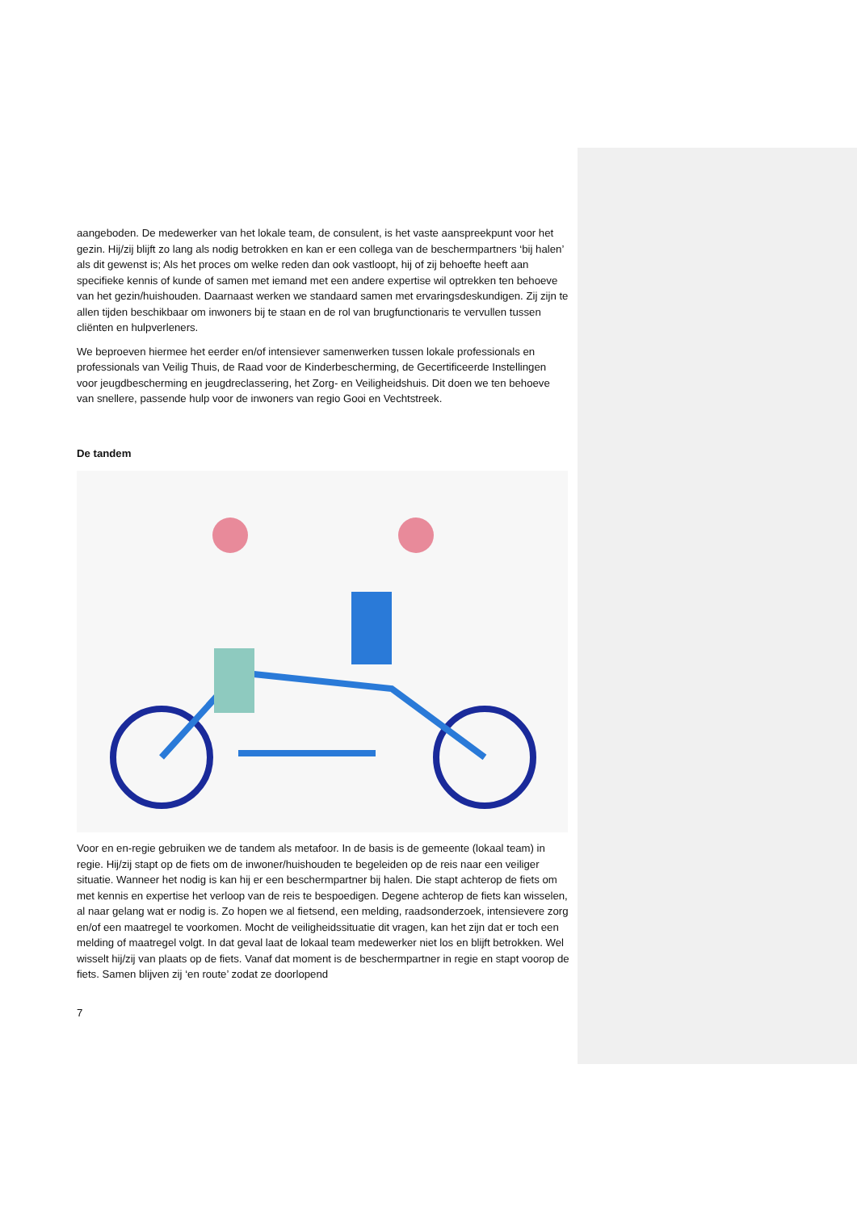aangeboden. De medewerker van het lokale team, de consulent, is het vaste aanspreekpunt voor het gezin. Hij/zij blijft zo lang als nodig betrokken en kan er een collega van de beschermpartners ‘bij halen’ als dit gewenst is; Als het proces om welke reden dan ook vastloopt, hij of zij behoefte heeft aan specifieke kennis of kunde of samen met iemand met een andere expertise wil optrekken ten behoeve van het gezin/huishouden. Daarnaast werken we standaard samen met ervaringsdeskundigen. Zij zijn te allen tijden beschikbaar om inwoners bij te staan en de rol van brugfunctionaris te vervullen tussen cliënten en hulpverleners.
We beproeven hiermee het eerder en/of intensiever samenwerken tussen lokale professionals en professionals van Veilig Thuis, de Raad voor de Kinderbescherming, de Gecertificeerde Instellingen voor jeugdbescherming en jeugdreclassering, het Zorg- en Veiligheidshuis. Dit doen we ten behoeve van snellere, passende hulp voor de inwoners van regio Gooi en Vechtstreek.
De tandem
Voor en en-regie gebruiken we de tandem als metafoor. In de basis is de gemeente (lokaal team) in regie. Hij/zij stapt op de fiets om de inwoner/huishouden te begeleiden op de reis naar een veiliger situatie. Wanneer het nodig is kan hij er een beschermpartner bij halen. Die stapt achterop de fiets om met kennis en expertise het verloop van de reis te bespoedigen. Degene achterop de fiets kan wisselen, al naar gelang wat er nodig is. Zo hopen we al fietsend, een melding, raadsonderzoek, intensievere zorg en/of een maatregel te voorkomen. Mocht de veiligheidssituatie dit vragen, kan het zijn dat er toch een melding of maatregel volgt. In dat geval laat de lokaal team medewerker niet los en blijft betrokken. Wel wisselt hij/zij van plaats op de fiets. Vanaf dat moment is de beschermpartner in regie en stapt voorop de fiets. Samen blijven zij ‘en route’ zodat ze doorlopend
7